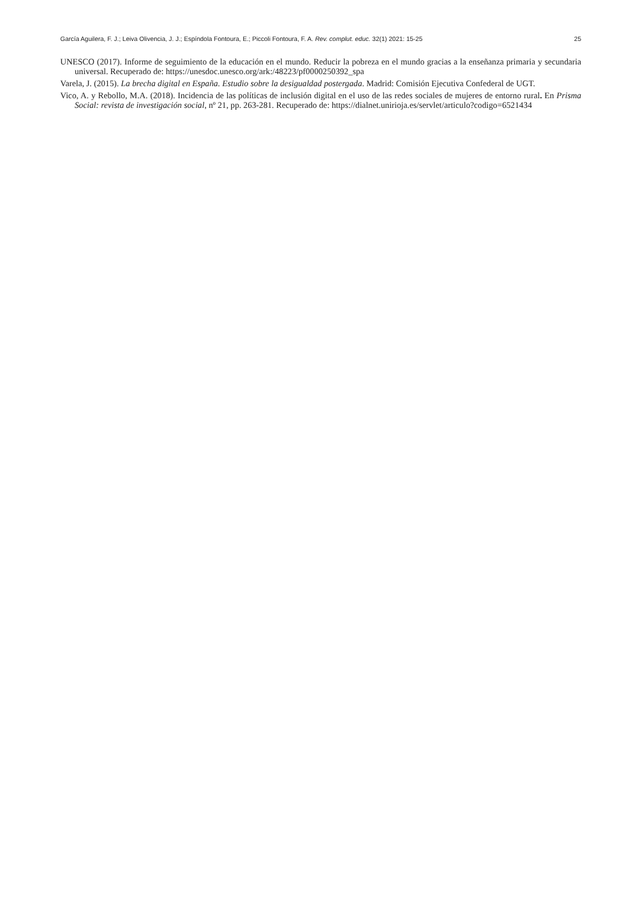García Aguilera, F. J.; Leiva Olivencia, J. J.; Espíndola Fontoura, E.; Piccoli Fontoura, F. A. Rev. complut. educ. 32(1) 2021: 15-25 25
UNESCO (2017). Informe de seguimiento de la educación en el mundo. Reducir la pobreza en el mundo gracias a la enseñanza primaria y secundaria universal. Recuperado de: https://unesdoc.unesco.org/ark:/48223/pf0000250392_spa
Varela, J. (2015). La brecha digital en España. Estudio sobre la desigualdad postergada. Madrid: Comisión Ejecutiva Confederal de UGT.
Vico, A. y Rebollo, M.A. (2018). Incidencia de las políticas de inclusión digital en el uso de las redes sociales de mujeres de entorno rural. En Prisma Social: revista de investigación social, nº 21, pp. 263-281. Recuperado de: https://dialnet.unirioja.es/servlet/articulo?codigo=6521434